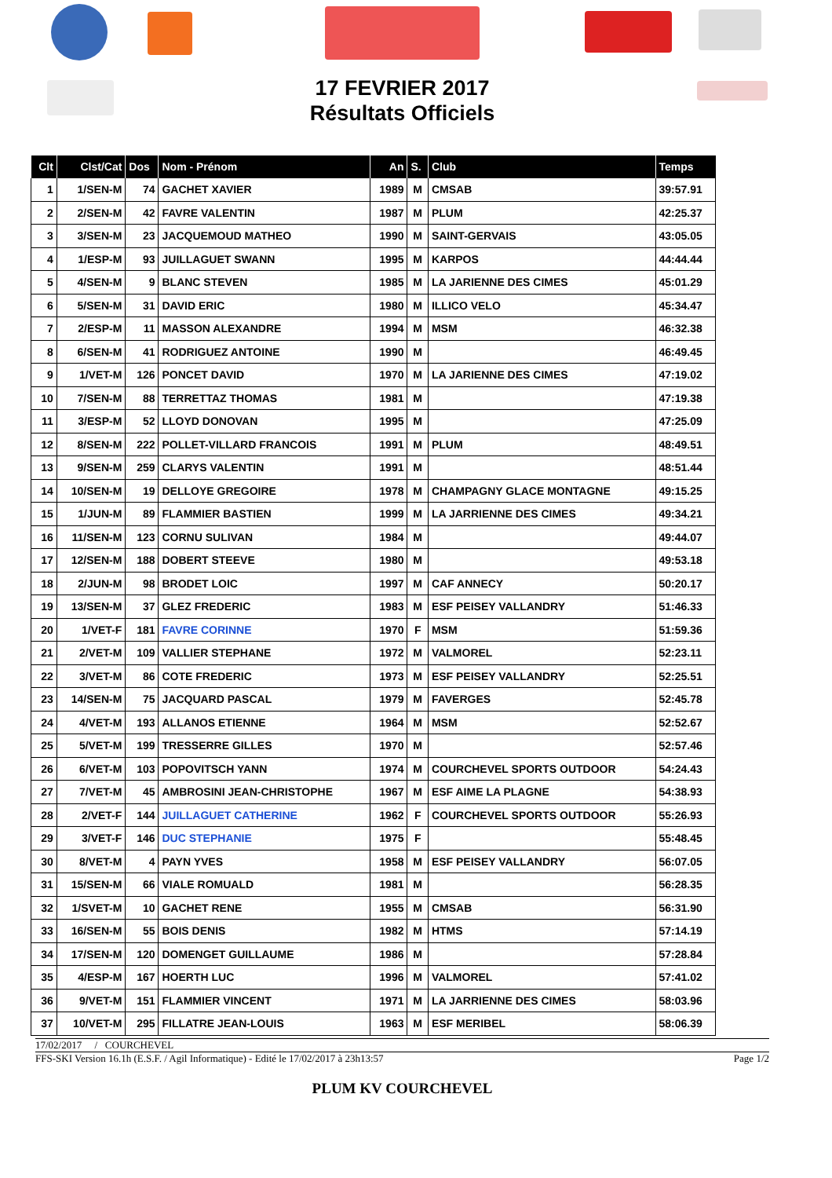17 FEVRIER 2017
Résultats Officiels
| Clt | Clst/Cat | Dos | Nom - Prénom | An | S. | Club | Temps |
| --- | --- | --- | --- | --- | --- | --- | --- |
| 1 | 1/SEN-M | 74 | GACHET XAVIER | 1989 | M | CMSAB | 39:57.91 |
| 2 | 2/SEN-M | 42 | FAVRE VALENTIN | 1987 | M | PLUM | 42:25.37 |
| 3 | 3/SEN-M | 23 | JACQUEMOUD MATHEO | 1990 | M | SAINT-GERVAIS | 43:05.05 |
| 4 | 1/ESP-M | 93 | JUILLAGUET SWANN | 1995 | M | KARPOS | 44:44.44 |
| 5 | 4/SEN-M | 9 | BLANC STEVEN | 1985 | M | LA JARIENNE DES CIMES | 45:01.29 |
| 6 | 5/SEN-M | 31 | DAVID ERIC | 1980 | M | ILLICO VELO | 45:34.47 |
| 7 | 2/ESP-M | 11 | MASSON ALEXANDRE | 1994 | M | MSM | 46:32.38 |
| 8 | 6/SEN-M | 41 | RODRIGUEZ ANTOINE | 1990 | M | | 46:49.45 |
| 9 | 1/VET-M | 126 | PONCET DAVID | 1970 | M | LA JARIENNE DES CIMES | 47:19.02 |
| 10 | 7/SEN-M | 88 | TERRETTAZ THOMAS | 1981 | M | | 47:19.38 |
| 11 | 3/ESP-M | 52 | LLOYD DONOVAN | 1995 | M | | 47:25.09 |
| 12 | 8/SEN-M | 222 | POLLET-VILLARD FRANCOIS | 1991 | M | PLUM | 48:49.51 |
| 13 | 9/SEN-M | 259 | CLARYS VALENTIN | 1991 | M | | 48:51.44 |
| 14 | 10/SEN-M | 19 | DELLOYE GREGOIRE | 1978 | M | CHAMPAGNY GLACE MONTAGNE | 49:15.25 |
| 15 | 1/JUN-M | 89 | FLAMMIER BASTIEN | 1999 | M | LA JARRIENNE DES CIMES | 49:34.21 |
| 16 | 11/SEN-M | 123 | CORNU SULIVAN | 1984 | M | | 49:44.07 |
| 17 | 12/SEN-M | 188 | DOBERT STEEVE | 1980 | M | | 49:53.18 |
| 18 | 2/JUN-M | 98 | BRODET LOIC | 1997 | M | CAF ANNECY | 50:20.17 |
| 19 | 13/SEN-M | 37 | GLEZ FREDERIC | 1983 | M | ESF PEISEY VALLANDRY | 51:46.33 |
| 20 | 1/VET-F | 181 | FAVRE CORINNE | 1970 | F | MSM | 51:59.36 |
| 21 | 2/VET-M | 109 | VALLIER STEPHANE | 1972 | M | VALMOREL | 52:23.11 |
| 22 | 3/VET-M | 86 | COTE FREDERIC | 1973 | M | ESF PEISEY VALLANDRY | 52:25.51 |
| 23 | 14/SEN-M | 75 | JACQUARD PASCAL | 1979 | M | FAVERGES | 52:45.78 |
| 24 | 4/VET-M | 193 | ALLANOS ETIENNE | 1964 | M | MSM | 52:52.67 |
| 25 | 5/VET-M | 199 | TRESSERRE GILLES | 1970 | M | | 52:57.46 |
| 26 | 6/VET-M | 103 | POPOVITSCH YANN | 1974 | M | COURCHEVEL SPORTS OUTDOOR | 54:24.43 |
| 27 | 7/VET-M | 45 | AMBROSINI JEAN-CHRISTOPHE | 1967 | M | ESF AIME LA PLAGNE | 54:38.93 |
| 28 | 2/VET-F | 144 | JUILLAGUET CATHERINE | 1962 | F | COURCHEVEL SPORTS OUTDOOR | 55:26.93 |
| 29 | 3/VET-F | 146 | DUC STEPHANIE | 1975 | F | | 55:48.45 |
| 30 | 8/VET-M | 4 | PAYN YVES | 1958 | M | ESF PEISEY VALLANDRY | 56:07.05 |
| 31 | 15/SEN-M | 66 | VIALE ROMUALD | 1981 | M | | 56:28.35 |
| 32 | 1/SVET-M | 10 | GACHET RENE | 1955 | M | CMSAB | 56:31.90 |
| 33 | 16/SEN-M | 55 | BOIS DENIS | 1982 | M | HTMS | 57:14.19 |
| 34 | 17/SEN-M | 120 | DOMENGET GUILLAUME | 1986 | M | | 57:28.84 |
| 35 | 4/ESP-M | 167 | HOERTH LUC | 1996 | M | VALMOREL | 57:41.02 |
| 36 | 9/VET-M | 151 | FLAMMIER VINCENT | 1971 | M | LA JARRIENNE DES CIMES | 58:03.96 |
| 37 | 10/VET-M | 295 | FILLATRE JEAN-LOUIS | 1963 | M | ESF MERIBEL | 58:06.39 |
17/02/2017 / COURCHEVEL
FFS-SKI Version 16.1h (E.S.F. / Agil Informatique) - Edité le 17/02/2017 à 23h13:57 Page 1/2
PLUM KV COURCHEVEL